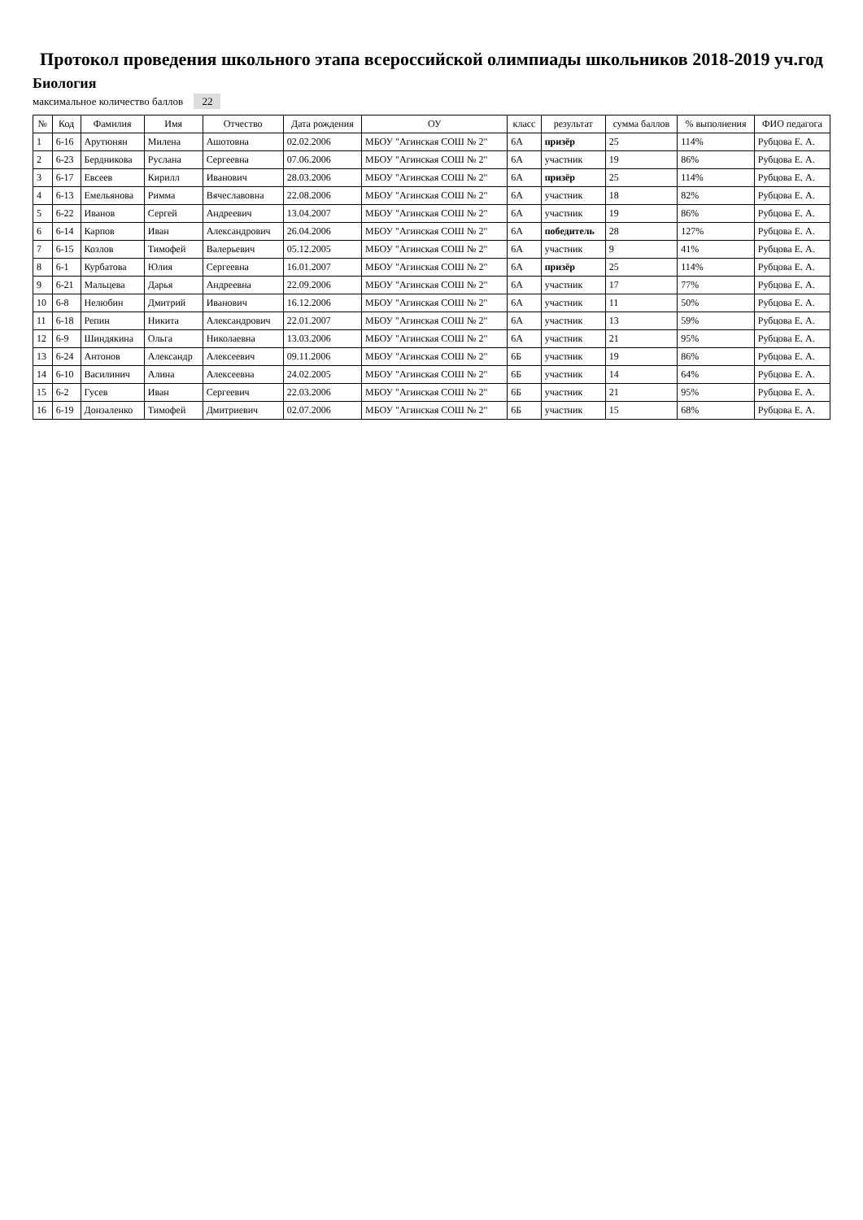Протокол проведения школьного этапа всероссийской олимпиады школьников 2018-2019 уч.год
Биология
максимальное количество баллов 22
| № | Код | Фамилия | Имя | Отчество | Дата рождения | ОУ | класс | результат | сумма баллов | % выполнения | ФИО педагога |
| --- | --- | --- | --- | --- | --- | --- | --- | --- | --- | --- | --- |
| 1 | 6-16 | Арутюнян | Милена | Ашотовна | 02.02.2006 | МБОУ "Агинская СОШ № 2" | 6А | призёр | 25 | 114% | Рубцова Е. А. |
| 2 | 6-23 | Бердникова | Руслана | Сергеевна | 07.06.2006 | МБОУ "Агинская СОШ № 2" | 6А | участник | 19 | 86% | Рубцова Е. А. |
| 3 | 6-17 | Евсеев | Кирилл | Иванович | 28.03.2006 | МБОУ "Агинская СОШ № 2" | 6А | призёр | 25 | 114% | Рубцова Е. А. |
| 4 | 6-13 | Емельянова | Римма | Вячеславовна | 22.08.2006 | МБОУ "Агинская СОШ № 2" | 6А | участник | 18 | 82% | Рубцова Е. А. |
| 5 | 6-22 | Иванов | Сергей | Андреевич | 13.04.2007 | МБОУ "Агинская СОШ № 2" | 6А | участник | 19 | 86% | Рубцова Е. А. |
| 6 | 6-14 | Карпов | Иван | Александрович | 26.04.2006 | МБОУ "Агинская СОШ № 2" | 6А | победитель | 28 | 127% | Рубцова Е. А. |
| 7 | 6-15 | Козлов | Тимофей | Валерьевич | 05.12.2005 | МБОУ "Агинская СОШ № 2" | 6А | участник | 9 | 41% | Рубцова Е. А. |
| 8 | 6-1 | Курбатова | Юлия | Сергеевна | 16.01.2007 | МБОУ "Агинская СОШ № 2" | 6А | призёр | 25 | 114% | Рубцова Е. А. |
| 9 | 6-21 | Мальцева | Дарья | Андреевна | 22.09.2006 | МБОУ "Агинская СОШ № 2" | 6А | участник | 17 | 77% | Рубцова Е. А. |
| 10 | 6-8 | Нелюбин | Дмитрий | Иванович | 16.12.2006 | МБОУ "Агинская СОШ № 2" | 6А | участник | 11 | 50% | Рубцова Е. А. |
| 11 | 6-18 | Репин | Никита | Александрович | 22.01.2007 | МБОУ "Агинская СОШ № 2" | 6А | участник | 13 | 59% | Рубцова Е. А. |
| 12 | 6-9 | Шиндякина | Ольга | Николаевна | 13.03.2006 | МБОУ "Агинская СОШ № 2" | 6А | участник | 21 | 95% | Рубцова Е. А. |
| 13 | 6-24 | Антонов | Александр | Алексеевич | 09.11.2006 | МБОУ "Агинская СОШ № 2" | 6Б | участник | 19 | 86% | Рубцова Е. А. |
| 14 | 6-10 | Василинич | Алина | Алексеевна | 24.02.2005 | МБОУ "Агинская СОШ № 2" | 6Б | участник | 14 | 64% | Рубцова Е. А. |
| 15 | 6-2 | Гусев | Иван | Сергеевич | 22.03.2006 | МБОУ "Агинская СОШ № 2" | 6Б | участник | 21 | 95% | Рубцова Е. А. |
| 16 | 6-19 | Донзаленко | Тимофей | Дмитриевич | 02.07.2006 | МБОУ "Агинская СОШ № 2" | 6Б | участник | 15 | 68% | Рубцова Е. А. |